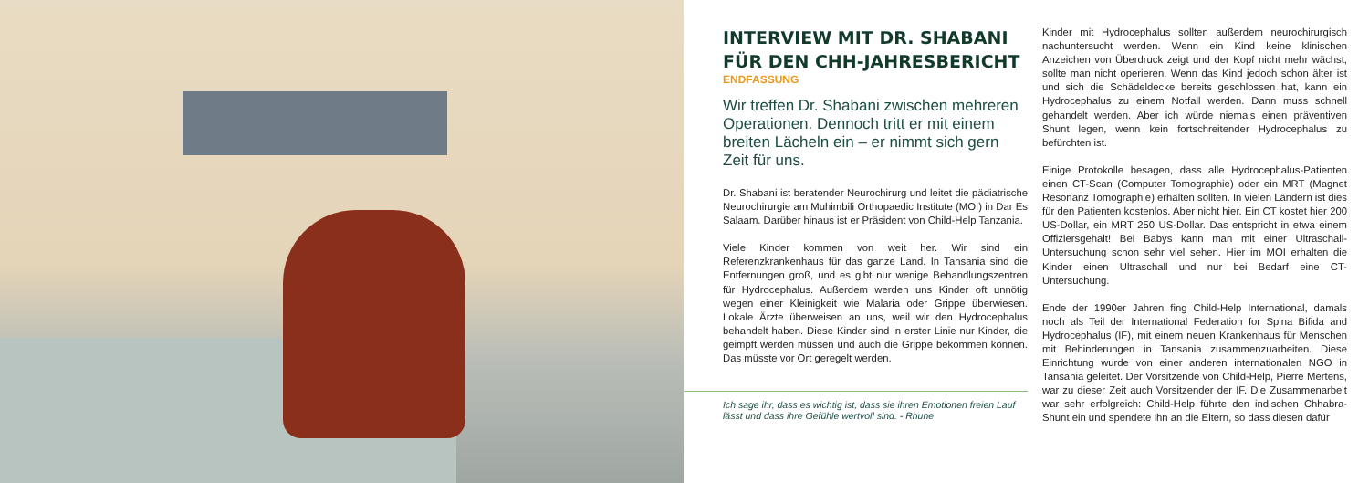INTERVIEW MIT DR. SHABANI
FÜR DEN CHH-JAHRESBERICHT
ENDFASSUNG
Wir treffen Dr. Shabani zwischen mehreren Operationen. Dennoch tritt er mit einem breiten Lächeln ein – er nimmt sich gern Zeit für uns.
Dr. Shabani ist beratender Neurochirurg und leitet die pädiatrische Neurochirurgie am Muhimbili Orthopaedic Institute (MOI) in Dar Es Salaam. Darüber hinaus ist er Präsident von Child-Help Tanzania.
Viele Kinder kommen von weit her. Wir sind ein Referenzkrankenhaus für das ganze Land. In Tansania sind die Entfernungen groß, und es gibt nur wenige Behandlungszentren für Hydrocephalus. Außerdem werden uns Kinder oft unnötig wegen einer Kleinigkeit wie Malaria oder Grippe überwiesen. Lokale Ärzte überweisen an uns, weil wir den Hydrocephalus behandelt haben. Diese Kinder sind in erster Linie nur Kinder, die geimpft werden müssen und auch die Grippe bekommen können. Das müsste vor Ort geregelt werden.
Ich sage ihr, dass es wichtig ist, dass sie ihren Emotionen freien Lauf lässt und dass ihre Gefühle wertvoll sind. - Rhune
Kinder mit Hydrocephalus sollten außerdem neurochirurgisch nachuntersucht werden. Wenn ein Kind keine klinischen Anzeichen von Überdruck zeigt und der Kopf nicht mehr wächst, sollte man nicht operieren. Wenn das Kind jedoch schon älter ist und sich die Schädeldecke bereits geschlossen hat, kann ein Hydrocephalus zu einem Notfall werden. Dann muss schnell gehandelt werden. Aber ich würde niemals einen präventiven Shunt legen, wenn kein fortschreitender Hydrocephalus zu befürchten ist.
Einige Protokolle besagen, dass alle Hydrocephalus-Patienten einen CT-Scan (Computer Tomographie) oder ein MRT (Magnet Resonanz Tomographie) erhalten sollten. In vielen Ländern ist dies für den Patienten kostenlos. Aber nicht hier. Ein CT kostet hier 200 US-Dollar, ein MRT 250 US-Dollar. Das entspricht in etwa einem Offiziersgehalt! Bei Babys kann man mit einer Ultraschall-Untersuchung schon sehr viel sehen. Hier im MOI erhalten die Kinder einen Ultraschall und nur bei Bedarf eine CT-Untersuchung.
Ende der 1990er Jahren fing Child-Help International, damals noch als Teil der International Federation for Spina Bifida and Hydrocephalus (IF), mit einem neuen Krankenhaus für Menschen mit Behinderungen in Tansania zusammenzuarbeiten. Diese Einrichtung wurde von einer anderen internationalen NGO in Tansania geleitet. Der Vorsitzende von Child-Help, Pierre Mertens, war zu dieser Zeit auch Vorsitzender der IF. Die Zusammenarbeit war sehr erfolgreich: Child-Help führte den indischen Chhabra-Shunt ein und spendete ihn an die Eltern, so dass diesen dafür